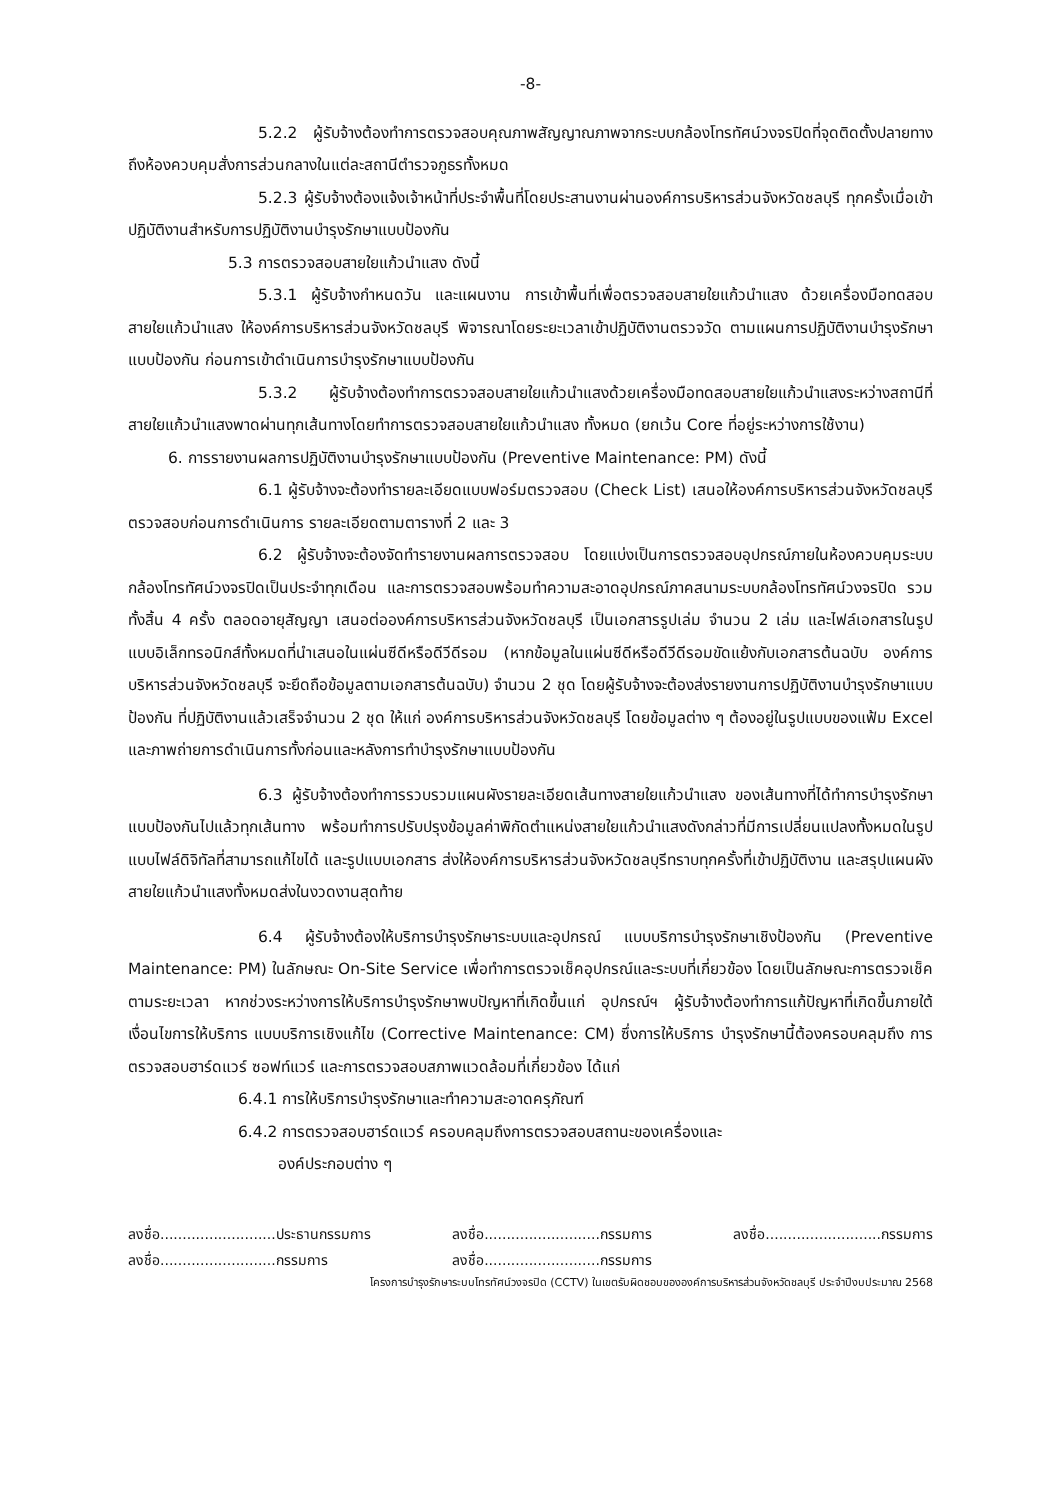-8-
5.2.2 ผู้รับจ้างต้องทำการตรวจสอบคุณภาพสัญญาณภาพจากระบบกล้องโทรทัศน์วงจรปิดที่จุดติดตั้งปลายทาง ถึงห้องควบคุมสั่งการส่วนกลางในแต่ละสถานีตำรวจภูธรทั้งหมด
5.2.3 ผู้รับจ้างต้องแจ้งเจ้าหน้าที่ประจำพื้นที่โดยประสานงานผ่านองค์การบริหารส่วนจังหวัดชลบุรี ทุกครั้งเมื่อเข้าปฏิบัติงานสำหรับการปฏิบัติงานบำรุงรักษาแบบป้องกัน
5.3 การตรวจสอบสายใยแก้วนำแสง ดังนี้
5.3.1 ผู้รับจ้างกำหนดวัน และแผนงาน การเข้าพื้นที่เพื่อตรวจสอบสายใยแก้วนำแสง ด้วยเครื่องมือทดสอบสายใยแก้วนำแสง ให้องค์การบริหารส่วนจังหวัดชลบุรี พิจารณาโดยระยะเวลาเข้าปฏิบัติงานตรวจวัด ตามแผนการปฏิบัติงานบำรุงรักษาแบบป้องกัน ก่อนการเข้าดำเนินการบำรุงรักษาแบบป้องกัน
5.3.2 ผู้รับจ้างต้องทำการตรวจสอบสายใยแก้วนำแสงด้วยเครื่องมือทดสอบสายใยแก้วนำแสงระหว่างสถานีที่สายใยแก้วนำแสงพาดผ่านทุกเส้นทางโดยทำการตรวจสอบสายใยแก้วนำแสง ทั้งหมด (ยกเว้น Core ที่อยู่ระหว่างการใช้งาน)
6. การรายงานผลการปฏิบัติงานบำรุงรักษาแบบป้องกัน (Preventive Maintenance: PM) ดังนี้
6.1 ผู้รับจ้างจะต้องทำรายละเอียดแบบฟอร์มตรวจสอบ (Check List) เสนอให้องค์การบริหารส่วนจังหวัดชลบุรีตรวจสอบก่อนการดำเนินการ รายละเอียดตามตารางที่ 2 และ 3
6.2 ผู้รับจ้างจะต้องจัดทำรายงานผลการตรวจสอบ โดยแบ่งเป็นการตรวจสอบอุปกรณ์ภายในห้องควบคุมระบบกล้องโทรทัศน์วงจรปิดเป็นประจำทุกเดือน และการตรวจสอบพร้อมทำความสะอาดอุปกรณ์ภาคสนามระบบกล้องโทรทัศน์วงจรปิด รวมทั้งสิ้น 4 ครั้ง ตลอดอายุสัญญา เสนอต่อองค์การบริหารส่วนจังหวัดชลบุรี เป็นเอกสารรูปเล่ม จำนวน 2 เล่ม และไฟล์เอกสารในรูปแบบอิเล็กทรอนิกส์ทั้งหมดที่นำเสนอในแผ่นซีดีหรือดีวีดีรอม (หากข้อมูลในแผ่นซีดีหรือดีวีดีรอมขัดแย้งกับเอกสารต้นฉบับ องค์การบริหารส่วนจังหวัดชลบุรี จะยึดถือข้อมูลตามเอกสารต้นฉบับ) จำนวน 2 ชุด โดยผู้รับจ้างจะต้องส่งรายงานการปฏิบัติงานบำรุงรักษาแบบป้องกัน ที่ปฏิบัติงานแล้วเสร็จจำนวน 2 ชุด ให้แก่ องค์การบริหารส่วนจังหวัดชลบุรี โดยข้อมูลต่าง ๆ ต้องอยู่ในรูปแบบของแฟ้ม Excel และภาพถ่ายการดำเนินการทั้งก่อนและหลังการทำบำรุงรักษาแบบป้องกัน
6.3 ผู้รับจ้างต้องทำการรวบรวมแผนผังรายละเอียดเส้นทางสายใยแก้วนำแสง ของเส้นทางที่ได้ทำการบำรุงรักษาแบบป้องกันไปแล้วทุกเส้นทาง พร้อมทำการปรับปรุงข้อมูลค่าพิกัดตำแหน่งสายใยแก้วนำแสงดังกล่าวที่มีการเปลี่ยนแปลงทั้งหมดในรูปแบบไฟล์ดิจิทัลที่สามารถแก้ไขได้ และรูปแบบเอกสาร ส่งให้องค์การบริหารส่วนจังหวัดชลบุรีทราบทุกครั้งที่เข้าปฏิบัติงาน และสรุปแผนผังสายใยแก้วนำแสงทั้งหมดส่งในงวดงานสุดท้าย
6.4 ผู้รับจ้างต้องให้บริการบำรุงรักษาระบบและอุปกรณ์ แบบบริการบำรุงรักษาเชิงป้องกัน (Preventive Maintenance: PM) ในลักษณะ On-Site Service เพื่อทำการตรวจเช็คอุปกรณ์และระบบที่เกี่ยวข้อง โดยเป็นลักษณะการตรวจเช็คตามระยะเวลา หากช่วงระหว่างการให้บริการบำรุงรักษาพบปัญหาที่เกิดขึ้นแก่ อุปกรณ์ฯ ผู้รับจ้างต้องทำการแก้ปัญหาที่เกิดขึ้นภายใต้เงื่อนไขการให้บริการ แบบบริการเชิงแก้ไข (Corrective Maintenance: CM) ซึ่งการให้บริการ บำรุงรักษานี้ต้องครอบคลุมถึง การตรวจสอบฮาร์ดแวร์ ซอฟท์แวร์ และการตรวจสอบสภาพแวดล้อมที่เกี่ยวข้อง ได้แก่
6.4.1 การให้บริการบำรุงรักษาและทำความสะอาดครุภัณฑ์
6.4.2 การตรวจสอบฮาร์ดแวร์ ครอบคลุมถึงการตรวจสอบสถานะของเครื่องและ
องค์ประกอบต่าง ๆ
ลงชื่อ..........................ประธานกรรมการ
ลงชื่อ..........................กรรมการ
ลงชื่อ..........................กรรมการ
ลงชื่อ..........................กรรมการ
ลงชื่อ..........................กรรมการ
โครงการบำรุงรักษาระบบโทรทัศน์วงจรปิด (CCTV) ในเขตรับผิดชอบขององค์การบริหารส่วนจังหวัดชลบุรี ประจำปีงบประมาณ 2568